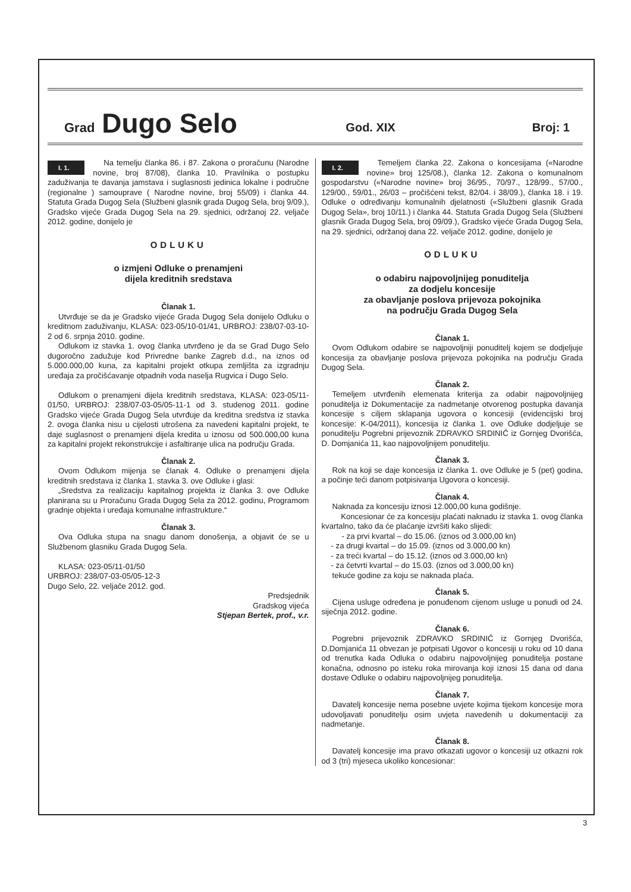Grad Dugo Selo God. XIX Broj: 1
I. 1.
Na temelju članka 86. i 87. Zakona o proračunu (Narodne novine, broj 87/08), članka 10. Pravilnika o postupku zaduživanja te davanja jamstava i suglasnosti jedinica lokalne i područne (regionalne ) samouprave ( Narodne novine, broj 55/09) i članka 44. Statuta Grada Dugog Sela (Službeni glasnik grada Dugog Sela, broj 9/09.), Gradsko vijeće Grada Dugog Sela na 29. sjednici, održanoj 22. veljače 2012. godine, donijelo je
ODLUKU
o izmjeni Odluke o prenamjeni
dijela kreditnih sredstava
Članak 1.
Utvrđuje se da je Gradsko vijeće Grada Dugog Sela donijelo Odluku o kreditnom zaduživanju, KLASA: 023-05/10-01/41, URBROJ: 238/07-03-10-2 od 6. srpnja 2010. godine.
Odlukom iz stavka 1. ovog članka utvrđeno je da se Grad Dugo Selo dugoročno zadužuje kod Privredne banke Zagreb d.d., na iznos od 5.000.000,00 kuna, za kapitalni projekt otkupa zemljišta za izgradnju uređaja za pročišćavanje otpadnih voda naselja Rugvica i Dugo Selo.
Odlukom o prenamjeni dijela kreditnih sredstava, KLASA: 023-05/11-01/50, URBROJ: 238/07-03-05/05-11-1 od 3. studenog 2011. godine Gradsko vijeće Grada Dugog Sela utvrđuje da kreditna sredstva iz stavka 2. ovoga članka nisu u cijelosti utrošena za navedeni kapitalni projekt, te daje suglasnost o prenamjeni dijela kredita u iznosu od 500.000,00 kuna za kapitalni projekt rekonstrukcije i asfaltiranje ulica na području Grada.
Članak 2.
Ovom Odlukom mijenja se članak 4. Odluke o prenamjeni dijela kreditnih sredstava iz članka 1. stavka 3. ove Odluke i glasi:
„Sredstva za realizaciju kapitalnog projekta iz članka 3. ove Odluke planirana su u Proračunu Grada Dugog Sela za 2012. godinu, Programom gradnje objekta i uređaja komunalne infrastrukture.“
Članak 3.
Ova Odluka stupa na snagu danom donošenja, a objavit će se u Službenom glasniku Grada Dugog Sela.
KLASA: 023-05/11-01/50
URBROJ: 238/07-03-05/05-12-3
Dugo Selo, 22. veljače 2012. god.
Predsjednik
Gradskog vijeća
Stjepan Bertek, prof., v.r.
I. 2.
Temeljem članka 22. Zakona o koncesijama («Narodne novine» broj 125/08.), članka 12. Zakona o komunalnom gospodarstvu («Narodne novine» broj 36/95., 70/97., 128/99., 57/00., 129/00., 59/01., 26/03 – pročišćeni tekst, 82/04. i 38/09.), članka 18. i 19. Odluke o određivanju komunalnih djelatnosti («Službeni glasnik Grada Dugog Sela», broj 10/11.) i članka 44. Statuta Grada Dugog Sela (Službeni glasnik Grada Dugog Sela, broj 09/09.), Gradsko vijeće Grada Dugog Sela, na 29. sjednici, održanoj dana 22. veljače 2012. godine, donijelo je
ODLUKU
o odabiru najpovoljnijeg ponuditelja
za dodjelu koncesije
za obavljanje poslova prijevoza pokojnika
na području Grada Dugog Sela
Članak 1.
Ovom Odlukom odabire se najpovoljniji ponuditelj kojem se dodjeljuje koncesija za obavljanje poslova prijevoza pokojnika na području Grada Dugog Sela.
Članak 2.
Temeljem utvrđenih elemenata kriterija za odabir najpovoljnijeg ponuditelja iz Dokumentacije za nadmetanje otvorenog postupka davanja koncesije s ciljem sklapanja ugovora o koncesiji (evidencijski broj koncesije: K-04/2011), koncesija iz članka 1. ove Odluke dodjeljuje se ponuditelju Pogrebni prijevoznik ZDRAVKO SRDINIĆ iz Gornjeg Dvorišća, D. Domjanića 11, kao najpovoljnijem ponuditelju.
Članak 3.
Rok na koji se daje koncesija iz članka 1. ove Odluke je 5 (pet) godina, a počinje teći danom potpisivanja Ugovora o koncesiji.
Članak 4.
Naknada za koncesiju iznosi 12.000,00 kuna godišnje.
Koncesionar će za koncesiju plaćati naknadu iz stavka 1. ovog članka kvartalno, tako da će plaćanje izvršiti kako slijedi:
- za prvi kvartal – do 15.06. (iznos od 3.000,00 kn)
- za drugi kvartal – do 15.09. (iznos od 3.000,00 kn)
- za treći kvartal – do 15.12. (iznos od 3.000,00 kn)
- za četvrti kvartal – do 15.03. (iznos od 3.000,00 kn)
tekuće godine za koju se naknada plaća.
Članak 5.
Cijena usluge određena je ponuđenom cijenom usluge u ponudi od 24. siječnja 2012. godine.
Članak 6.
Pogrebni prijevoznik ZDRAVKO SRDINIĆ iz Gornjeg Dvorišća, D.Domjanića 11 obvezan je potpisati Ugovor o koncesiji u roku od 10 dana od trenutka kada Odluka o odabiru najpovoljnijeg ponuditelja postane konačna, odnosno po isteku roka mirovanja koji iznosi 15 dana od dana dostave Odluke o odabiru najpovoljnijeg ponuditelja.
Članak 7.
Davatelj koncesije nema posebne uvjete kojima tijekom koncesije mora udovoljavati ponuditelju osim uvjeta navedenih u dokumentaciji za nadmetanje.
Članak 8.
Davatelj koncesije ima pravo otkazati ugovor o koncesiji uz otkazni rok od 3 (tri) mjeseca ukoliko koncesionar:
3